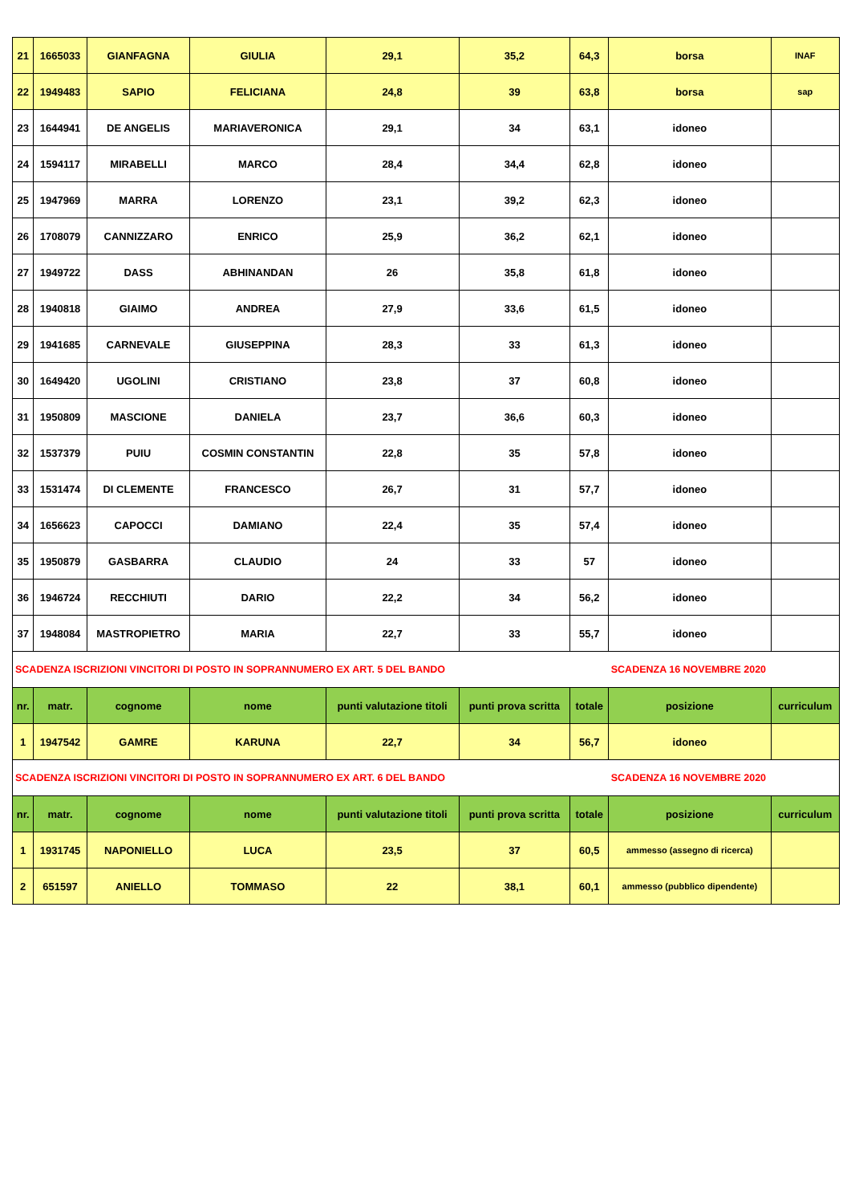| 21 | 1665033 | GIANFAGNA | GIULIA | 29,1 | 35,2 | 64,3 | borsa | INAF |
| 22 | 1949483 | SAPIO | FELICIANA | 24,8 | 39 | 63,8 | borsa | sap |
| 23 | 1644941 | DE ANGELIS | MARIAVERONICA | 29,1 | 34 | 63,1 | idoneo | |
| 24 | 1594117 | MIRABELLI | MARCO | 28,4 | 34,4 | 62,8 | idoneo | |
| 25 | 1947969 | MARRA | LORENZO | 23,1 | 39,2 | 62,3 | idoneo | |
| 26 | 1708079 | CANNIZZARO | ENRICO | 25,9 | 36,2 | 62,1 | idoneo | |
| 27 | 1949722 | DASS | ABHINANDAN | 26 | 35,8 | 61,8 | idoneo | |
| 28 | 1940818 | GIAIMO | ANDREA | 27,9 | 33,6 | 61,5 | idoneo | |
| 29 | 1941685 | CARNEVALE | GIUSEPPINA | 28,3 | 33 | 61,3 | idoneo | |
| 30 | 1649420 | UGOLINI | CRISTIANO | 23,8 | 37 | 60,8 | idoneo | |
| 31 | 1950809 | MASCIONE | DANIELA | 23,7 | 36,6 | 60,3 | idoneo | |
| 32 | 1537379 | PUIU | COSMIN CONSTANTIN | 22,8 | 35 | 57,8 | idoneo | |
| 33 | 1531474 | DI CLEMENTE | FRANCESCO | 26,7 | 31 | 57,7 | idoneo | |
| 34 | 1656623 | CAPOCCI | DAMIANO | 22,4 | 35 | 57,4 | idoneo | |
| 35 | 1950879 | GASBARRA | CLAUDIO | 24 | 33 | 57 | idoneo | |
| 36 | 1946724 | RECCHIUTI | DARIO | 22,2 | 34 | 56,2 | idoneo | |
| 37 | 1948084 | MASTROPIETRO | MARIA | 22,7 | 33 | 55,7 | idoneo | |
| SCADENZA ISCRIZIONI VINCITORI DI POSTO IN SOPRANNUMERO EX ART. 5 DEL BANDO | | | | | | | SCADENZA 16 NOVEMBRE 2020 | |
| nr. | matr. | cognome | nome | punti valutazione titoli | punti prova scritta | totale | posizione | curriculum |
| 1 | 1947542 | GAMRE | KARUNA | 22,7 | 34 | 56,7 | idoneo | |
| SCADENZA ISCRIZIONI VINCITORI DI POSTO IN SOPRANNUMERO EX ART. 6 DEL BANDO | | | | | | | SCADENZA 16 NOVEMBRE 2020 | |
| nr. | matr. | cognome | nome | punti valutazione titoli | punti prova scritta | totale | posizione | curriculum |
| 1 | 1931745 | NAPONIELLO | LUCA | 23,5 | 37 | 60,5 | ammesso (assegno di ricerca) | |
| 2 | 651597 | ANIELLO | TOMMASO | 22 | 38,1 | 60,1 | ammesso (pubblico dipendente) | |